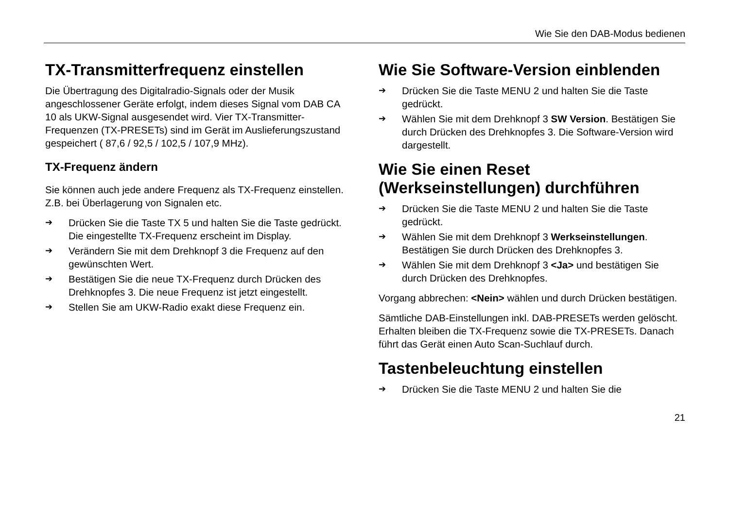Wie Sie den DAB-Modus bedienen
TX-Transmitterfrequenz einstellen
Die Übertragung des Digitalradio-Signals oder der Musik angeschlossener Geräte erfolgt, indem dieses Signal vom DAB CA 10 als UKW-Signal ausgesendet wird. Vier TX-Transmitter-Frequenzen (TX-PRESETs) sind im Gerät im Auslieferungszustand gespeichert ( 87,6 / 92,5 / 102,5 / 107,9 MHz).
TX-Frequenz ändern
Sie können auch jede andere Frequenz als TX-Frequenz einstellen. Z.B. bei Überlagerung von Signalen etc.
➔ Drücken Sie die Taste TX 5 und halten Sie die Taste gedrückt. Die eingestellte TX-Frequenz erscheint im Display.
➔ Verändern Sie mit dem Drehknopf 3 die Frequenz auf den gewünschten Wert.
➔ Bestätigen Sie die neue TX-Frequenz durch Drücken des Drehknopfes 3. Die neue Frequenz ist jetzt eingestellt.
➔ Stellen Sie am UKW-Radio exakt diese Frequenz ein.
Wie Sie Software-Version einblenden
➔ Drücken Sie die Taste MENU 2 und halten Sie die Taste gedrückt.
➔ Wählen Sie mit dem Drehknopf 3 SW Version. Bestätigen Sie durch Drücken des Drehknopfes 3. Die Software-Version wird dargestellt.
Wie Sie einen Reset (Werkseinstellungen) durchführen
➔ Drücken Sie die Taste MENU 2 und halten Sie die Taste gedrückt.
➔ Wählen Sie mit dem Drehknopf 3 Werkseinstellungen. Bestätigen Sie durch Drücken des Drehknopfes 3.
➔ Wählen Sie mit dem Drehknopf 3 <Ja> und bestätigen Sie durch Drücken des Drehknopfes.
Vorgang abbrechen: <Nein> wählen und durch Drücken bestätigen.
Sämtliche DAB-Einstellungen inkl. DAB-PRESETs werden gelöscht. Erhalten bleiben die TX-Frequenz sowie die TX-PRESETs. Danach führt das Gerät einen Auto Scan-Suchlauf durch.
Tastenbeleuchtung einstellen
➔ Drücken Sie die Taste MENU 2 und halten Sie die
21